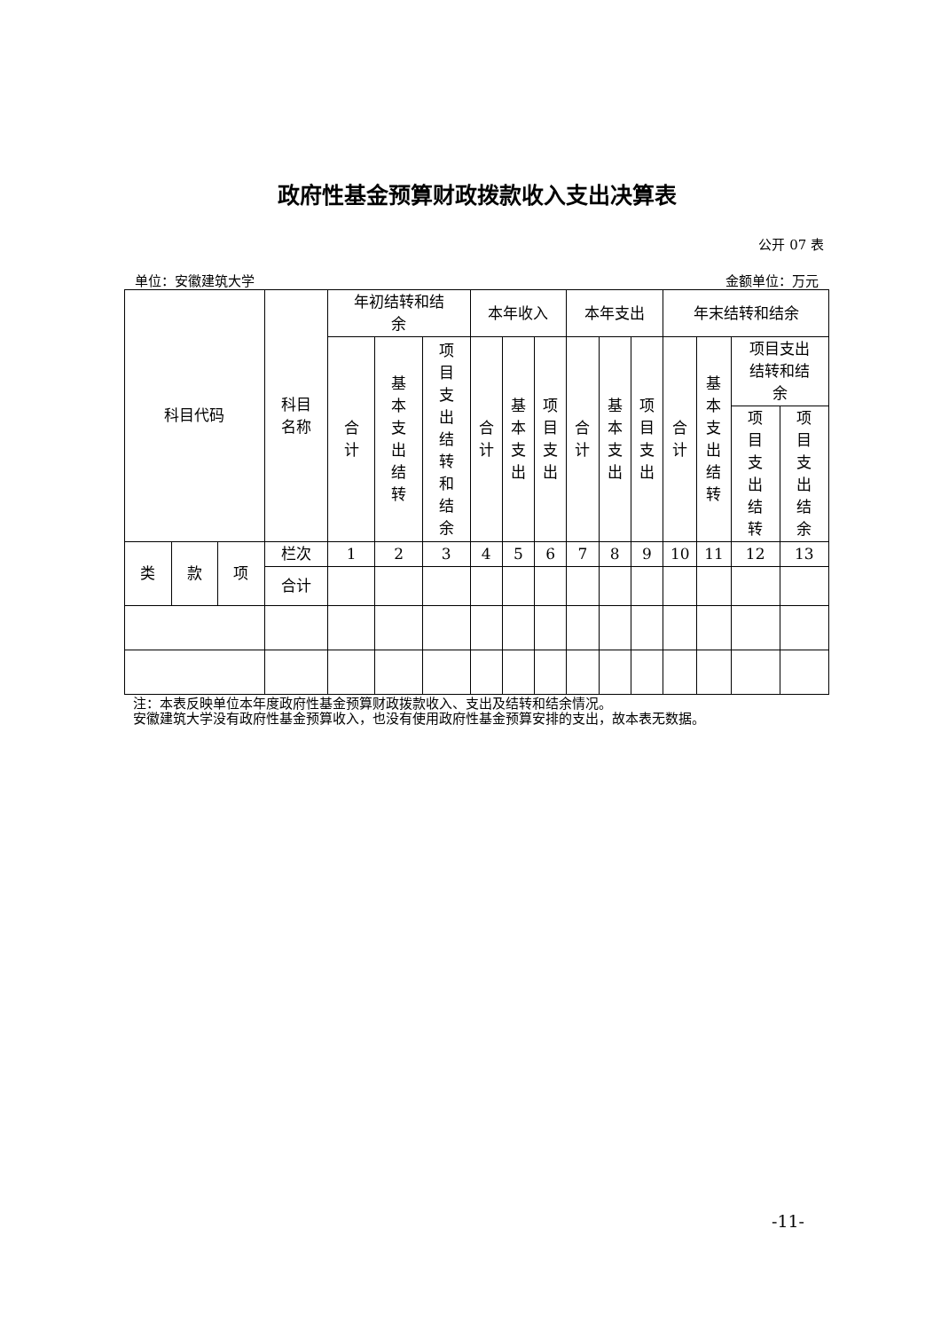政府性基金预算财政拨款收入支出决算表
公开 07 表
单位：安徽建筑大学 金额单位：万元
| 科目代码 | | | 科目 名称 | 年初结转和结 余 | | | 本年收入 | | | 本年支出 | | | 年末结转和结余 | | | |
| --- | --- | --- | --- | --- | --- | --- | --- | --- | --- | --- | --- | --- | --- | --- | --- | --- |
| | | | | 合计 | 基本支出结转 | 项目支出结转和结余 | 合计 | 基本支出 | 项目支出 | 合计 | 基本支出 | 项目支出 | 合计 | 基本支出结转 | 项目支出 结转和结 余 | |
| | | | | | | | | | | | | | | | 项目支出结转 | 项目支出结余 |
| 类 | 款 | 项 | 栏次 | 1 | 2 | 3 | 4 | 5 | 6 | 7 | 8 | 9 | 10 | 11 | 12 | 13 |
| | | | 合计 | | | | | | | | | | | | | |
注：本表反映单位本年度政府性基金预算财政拨款收入、支出及结转和结余情况。
安徽建筑大学没有政府性基金预算收入，也没有使用政府性基金预算安排的支出，故本表无数据。
-11-